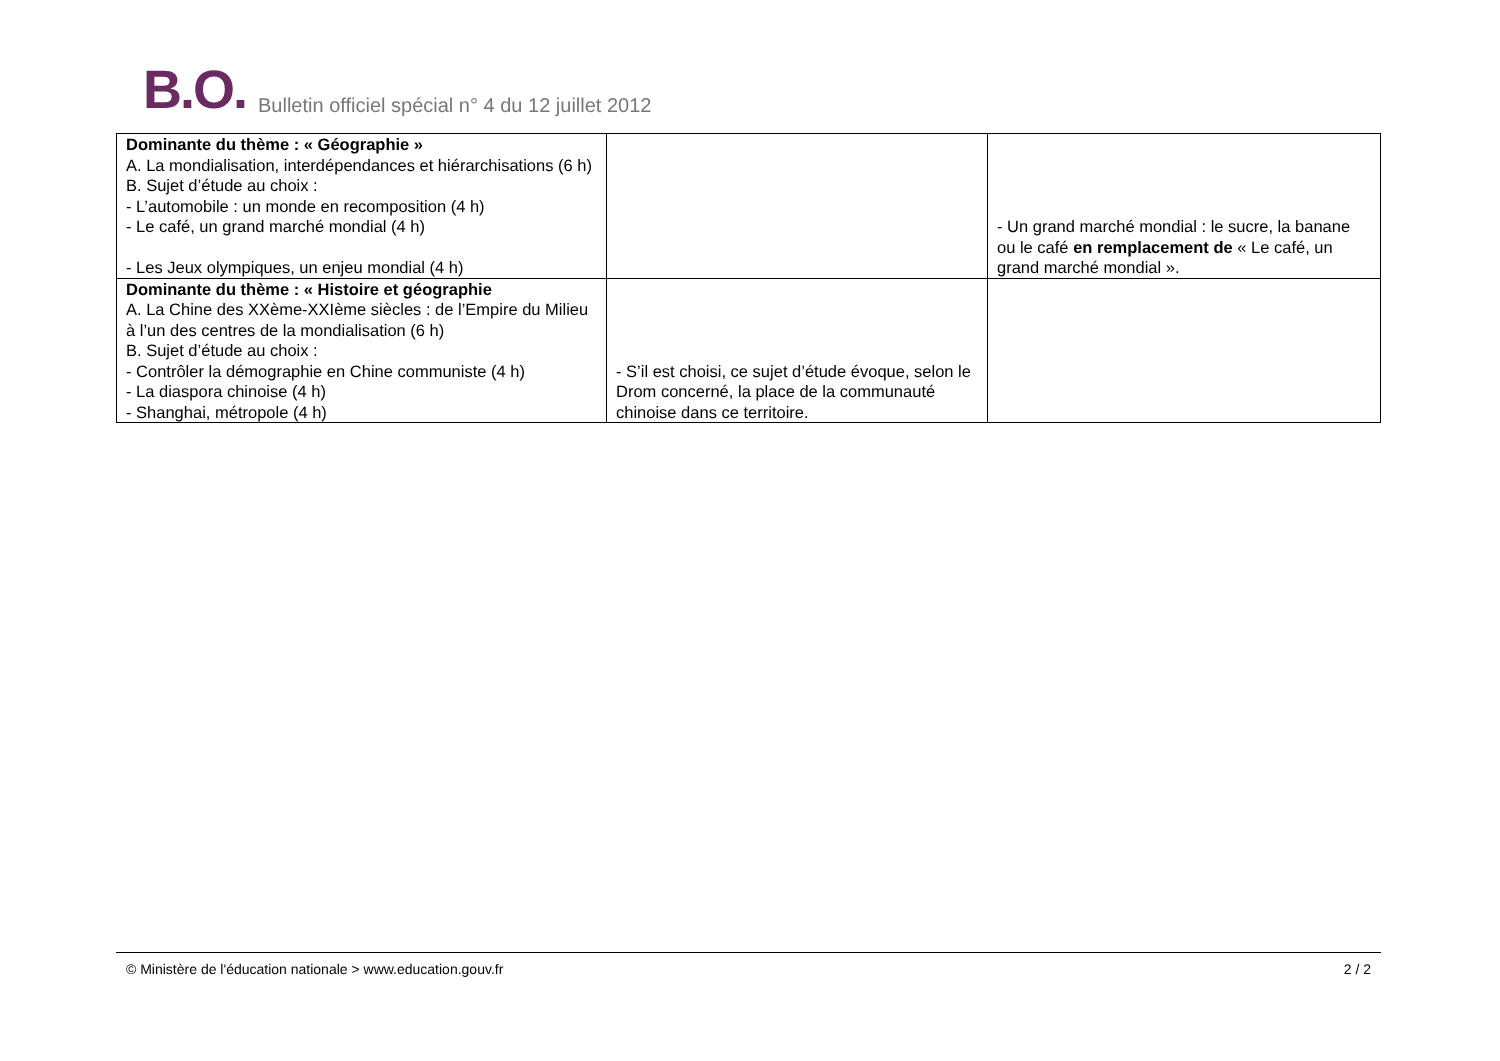B.O.
Bulletin officiel spécial n° 4 du 12 juillet 2012
| Dominante du thème : « Géographie » A. La mondialisation, interdépendances et hiérarchisations (6 h) B. Sujet d’étude au choix : - L’automobile : un monde en recomposition (4 h) - Le café, un grand marché mondial (4 h) - Les Jeux olympiques, un enjeu mondial (4 h) | | - Un grand marché mondial : le sucre, la banane ou le café en remplacement de « Le café, un grand marché mondial ». |
| Dominante du thème : « Histoire et géographie A. La Chine des XXème-XXIème siècles : de l’Empire du Milieu à l’un des centres de la mondialisation (6 h) B. Sujet d’étude au choix : - Contrôler la démographie en Chine communiste (4 h) - La diaspora chinoise (4 h) - Shanghai, métropole (4 h) | - S’il est choisi, ce sujet d’étude évoque, selon le Drom concerné, la place de la communauté chinoise dans ce territoire. | |
© Ministère de l'éducation nationale > www.education.gouv.fr 2 / 2